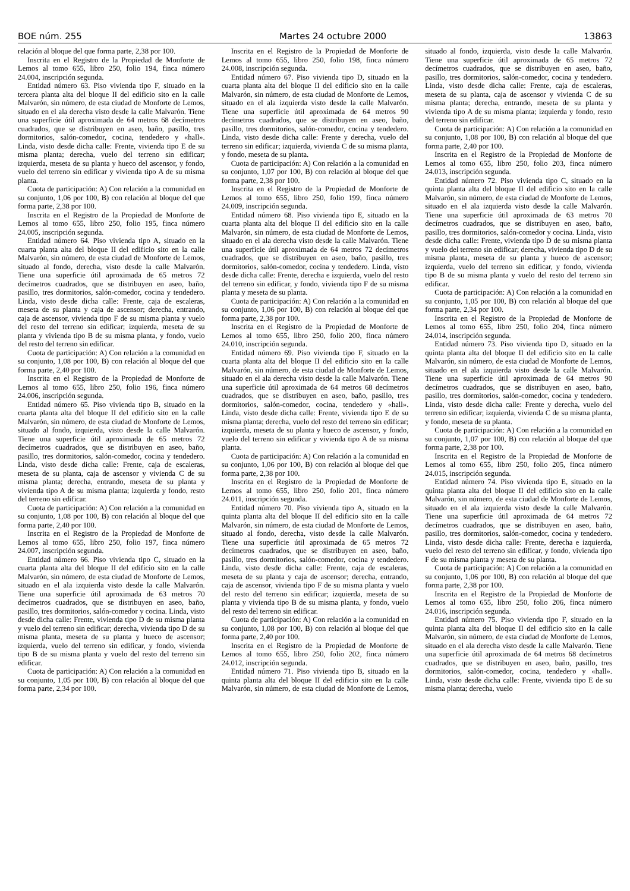BOE núm. 255 Martes 24 octubre 2000 13863
relación al bloque del que forma parte, 2,38 por 100.
Inscrita en el Registro de la Propiedad de Monforte de Lemos al tomo 655, libro 250, folio 194, finca número 24.004, inscripción segunda.
Entidad número 63. Piso vivienda tipo F, situado en la tercera planta alta del bloque II del edificio sito en la calle Malvarón, sin número, de esta ciudad de Monforte de Lemos, situado en el ala derecha visto desde la calle Malvarón. Tiene una superficie útil aproximada de 64 metros 68 decímetros cuadrados, que se distribuyen en aseo, baño, pasillo, tres dormitorios, salón-comedor, cocina, tendedero y «hall». Linda, visto desde dicha calle: Frente, vivienda tipo E de su misma planta; derecha, vuelo del terreno sin edificar; izquierda, meseta de su planta y hueco del ascensor, y fondo, vuelo del terreno sin edificar y vivienda tipo A de su misma planta.
Cuota de participación: A) Con relación a la comunidad en su conjunto, 1,06 por 100, B) con relación al bloque del que forma parte, 2,38 por 100.
Inscrita en el Registro de la Propiedad de Monforte de Lemos al tomo 655, libro 250, folio 195, finca número 24.005, inscripción segunda.
Entidad número 64. Piso vivienda tipo A, situado en la cuarta planta alta del bloque II del edificio sito en la calle Malvarón, sin número, de esta ciudad de Monforte de Lemos, situado al fondo, derecha, visto desde la calle Malvarón. Tiene una superficie útil aproximada de 65 metros 72 decímetros cuadrados, que se distribuyen en aseo, baño, pasillo, tres dormitorios, salón-comedor, cocina y tendedero. Linda, visto desde dicha calle: Frente, caja de escaleras, meseta de su planta y caja de ascensor; derecha, entrando, caja de ascensor, vivienda tipo F de su misma planta y vuelo del resto del terreno sin edificar; izquierda, meseta de su planta y vivienda tipo B de su misma planta, y fondo, vuelo del resto del terreno sin edificar.
Cuota de participación: A) Con relación a la comunidad en su conjunto, 1,08 por 100, B) con relación al bloque del que forma parte, 2,40 por 100.
Inscrita en el Registro de la Propiedad de Monforte de Lemos al tomo 655, libro 250, folio 196, finca número 24.006, inscripción segunda.
Entidad número 65. Piso vivienda tipo B, situado en la cuarta planta alta del bloque II del edificio sito en la calle Malvarón, sin número, de esta ciudad de Monforte de Lemos, situado al fondo, izquierda, visto desde la calle Malvarón. Tiene una superficie útil aproximada de 65 metros 72 decímetros cuadrados, que se distribuyen en aseo, baño, pasillo, tres dormitorios, salón-comedor, cocina y tendedero. Linda, visto desde dicha calle: Frente, caja de escaleras, meseta de su planta, caja de ascensor y vivienda C de su misma planta; derecha, entrando, meseta de su planta y vivienda tipo A de su misma planta; izquierda y fondo, resto del terreno sin edificar.
Cuota de participación: A) Con relación a la comunidad en su conjunto, 1,08 por 100, B) con relación al bloque del que forma parte, 2,40 por 100.
Inscrita en el Registro de la Propiedad de Monforte de Lemos al tomo 655, libro 250, folio 197, finca número 24.007, inscripción segunda.
Entidad número 66. Piso vivienda tipo C, situado en la cuarta planta alta del bloque II del edificio sito en la calle Malvarón, sin número, de esta ciudad de Monforte de Lemos, situado en el ala izquierda visto desde la calle Malvarón. Tiene una superficie útil aproximada de 63 metros 70 decímetros cuadrados, que se distribuyen en aseo, baño, pasillo, tres dormitorios, salón-comedor y cocina. Linda, visto desde dicha calle: Frente, vivienda tipo D de su misma planta y vuelo del terreno sin edificar; derecha, vivienda tipo D de su misma planta, meseta de su planta y hueco de ascensor; izquierda, vuelo del terreno sin edificar, y fondo, vivienda tipo B de su misma planta y vuelo del resto del terreno sin edificar.
Cuota de participación: A) Con relación a la comunidad en su conjunto, 1,05 por 100, B) con relación al bloque del que forma parte, 2,34 por 100.
Inscrita en el Registro de la Propiedad de Monforte de Lemos al tomo 655, libro 250, folio 198, finca número 24.008, inscripción segunda.
Entidad número 67. Piso vivienda tipo D, situado en la cuarta planta alta del bloque II del edificio sito en la calle Malvarón, sin número, de esta ciudad de Monforte de Lemos, situado en el ala izquierda visto desde la calle Malvarón. Tiene una superficie útil aproximada de 64 metros 90 decímetros cuadrados, que se distribuyen en aseo, baño, pasillo, tres dormitorios, salón-comedor, cocina y tendedero. Linda, visto desde dicha calle: Frente y derecha, vuelo del terreno sin edificar; izquierda, vivienda C de su misma planta, y fondo, meseta de su planta.
Cuota de participación: A) Con relación a la comunidad en su conjunto, 1,07 por 100, B) con relación al bloque del que forma parte, 2,38 por 100.
Inscrita en el Registro de la Propiedad de Monforte de Lemos al tomo 655, libro 250, folio 199, finca número 24.009, inscripción segunda.
Entidad número 68. Piso vivienda tipo E, situado en la cuarta planta alta del bloque II del edificio sito en la calle Malvarón, sin número, de esta ciudad de Monforte de Lemos, situado en el ala derecha visto desde la calle Malvarón. Tiene una superficie útil aproximada de 64 metros 72 decímetros cuadrados, que se distribuyen en aseo, baño, pasillo, tres dormitorios, salón-comedor, cocina y tendedero. Linda, visto desde dicha calle: Frente, derecha e izquierda, vuelo del resto del terreno sin edificar, y fondo, vivienda tipo F de su misma planta y meseta de su planta.
Cuota de participación: A) Con relación a la comunidad en su conjunto, 1,06 por 100, B) con relación al bloque del que forma parte, 2,38 por 100.
Inscrita en el Registro de la Propiedad de Monforte de Lemos al tomo 655, libro 250, folio 200, finca número 24.010, inscripción segunda.
Entidad número 69. Piso vivienda tipo F, situado en la cuarta planta alta del bloque II del edificio sito en la calle Malvarón, sin número, de esta ciudad de Monforte de Lemos, situado en el ala derecha visto desde la calle Malvarón. Tiene una superficie útil aproximada de 64 metros 68 decímetros cuadrados, que se distribuyen en aseo, baño, pasillo, tres dormitorios, salón-comedor, cocina, tendedero y «hall». Linda, visto desde dicha calle: Frente, vivienda tipo E de su misma planta; derecha, vuelo del resto del terreno sin edificar; izquierda, meseta de su planta y hueco de ascensor, y fondo, vuelo del terreno sin edificar y vivienda tipo A de su misma planta.
Cuota de participación: A) Con relación a la comunidad en su conjunto, 1,06 por 100, B) con relación al bloque del que forma parte, 2,38 por 100.
Inscrita en el Registro de la Propiedad de Monforte de Lemos al tomo 655, libro 250, folio 201, finca número 24.011, inscripción segunda.
Entidad número 70. Piso vivienda tipo A, situado en la quinta planta alta del bloque II del edificio sito en la calle Malvarón, sin número, de esta ciudad de Monforte de Lemos, situado al fondo, derecha, visto desde la calle Malvarón. Tiene una superficie útil aproximada de 65 metros 72 decímetros cuadrados, que se distribuyen en aseo, baño, pasillo, tres dormitorios, salón-comedor, cocina y tendedero. Linda, visto desde dicha calle: Frente, caja de escaleras, meseta de su planta y caja de ascensor; derecha, entrando, caja de ascensor, vivienda tipo F de su misma planta y vuelo del resto del terreno sin edificar; izquierda, meseta de su planta y vivienda tipo B de su misma planta, y fondo, vuelo del resto del terreno sin edificar.
Cuota de participación: A) Con relación a la comunidad en su conjunto, 1,08 por 100, B) con relación al bloque del que forma parte, 2,40 por 100.
Inscrita en el Registro de la Propiedad de Monforte de Lemos al tomo 655, libro 250, folio 202, finca número 24.012, inscripción segunda.
Entidad número 71. Piso vivienda tipo B, situado en la quinta planta alta del bloque II del edificio sito en la calle Malvarón, sin número, de esta ciudad de Monforte de Lemos, situado al fondo, izquierda, visto desde la calle Malvarón. Tiene una superficie útil aproximada de 65 metros 72 decímetros cuadrados, que se distribuyen en aseo, baño, pasillo, tres dormitorios, salón-comedor, cocina y tendedero. Linda, visto desde dicha calle: Frente, caja de escaleras, meseta de su planta, caja de ascensor y vivienda C de su misma planta; derecha, entrando, meseta de su planta y vivienda tipo A de su misma planta; izquierda y fondo, resto del terreno sin edificar.
Cuota de participación: A) Con relación a la comunidad en su conjunto, 1,08 por 100, B) con relación al bloque del que forma parte, 2,40 por 100.
Inscrita en el Registro de la Propiedad de Monforte de Lemos al tomo 655, libro 250, folio 203, finca número 24.013, inscripción segunda.
Entidad número 72. Piso vivienda tipo C, situado en la quinta planta alta del bloque II del edificio sito en la calle Malvarón, sin número, de esta ciudad de Monforte de Lemos, situado en el ala izquierda visto desde la calle Malvarón. Tiene una superficie útil aproximada de 63 metros 70 decímetros cuadrados, que se distribuyen en aseo, baño, pasillo, tres dormitorios, salón-comedor y cocina. Linda, visto desde dicha calle: Frente, vivienda tipo D de su misma planta y vuelo del terreno sin edificar; derecha, vivienda tipo D de su misma planta, meseta de su planta y hueco de ascensor; izquierda, vuelo del terreno sin edificar, y fondo, vivienda tipo B de su misma planta y vuelo del resto del terreno sin edificar.
Cuota de participación: A) Con relación a la comunidad en su conjunto, 1,05 por 100, B) con relación al bloque del que forma parte, 2,34 por 100.
Inscrita en el Registro de la Propiedad de Monforte de Lemos al tomo 655, libro 250, folio 204, finca número 24.014, inscripción segunda.
Entidad número 73. Piso vivienda tipo D, situado en la quinta planta alta del bloque II del edificio sito en la calle Malvarón, sin número, de esta ciudad de Monforte de Lemos, situado en el ala izquierda visto desde la calle Malvarón. Tiene una superficie útil aproximada de 64 metros 90 decímetros cuadrados, que se distribuyen en aseo, baño, pasillo, tres dormitorios, salón-comedor, cocina y tendedero. Linda, visto desde dicha calle: Frente y derecha, vuelo del terreno sin edificar; izquierda, vivienda C de su misma planta, y fondo, meseta de su planta.
Cuota de participación: A) Con relación a la comunidad en su conjunto, 1,07 por 100, B) con relación al bloque del que forma parte, 2,38 por 100.
Inscrita en el Registro de la Propiedad de Monforte de Lemos al tomo 655, libro 250, folio 205, finca número 24.015, inscripción segunda.
Entidad número 74. Piso vivienda tipo E, situado en la quinta planta alta del bloque II del edificio sito en la calle Malvarón, sin número, de esta ciudad de Monforte de Lemos, situado en el ala izquierda visto desde la calle Malvarón. Tiene una superficie útil aproximada de 64 metros 72 decímetros cuadrados, que se distribuyen en aseo, baño, pasillo, tres dormitorios, salón-comedor, cocina y tendedero. Linda, visto desde dicha calle: Frente, derecha e izquierda, vuelo del resto del terreno sin edificar, y fondo, vivienda tipo F de su misma planta y meseta de su planta.
Cuota de participación: A) Con relación a la comunidad en su conjunto, 1,06 por 100, B) con relación al bloque del que forma parte, 2,38 por 100.
Inscrita en el Registro de la Propiedad de Monforte de Lemos al tomo 655, libro 250, folio 206, finca número 24.016, inscripción segunda.
Entidad número 75. Piso vivienda tipo F, situado en la quinta planta alta del bloque II del edificio sito en la calle Malvarón, sin número, de esta ciudad de Monforte de Lemos, situado en el ala derecha visto desde la calle Malvarón. Tiene una superficie útil aproximada de 64 metros 68 decímetros cuadrados, que se distribuyen en aseo, baño, pasillo, tres dormitorios, salón-comedor, cocina, tendedero y «hall». Linda, visto desde dicha calle: Frente, vivienda tipo E de su misma planta; derecha, vuelo